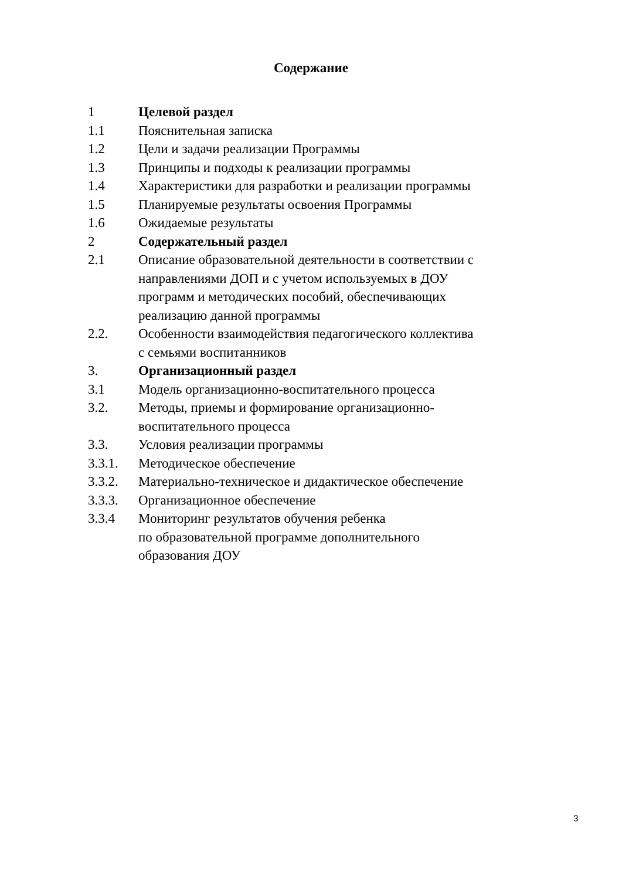Содержание
| 1 | Целевой раздел |
| 1.1 | Пояснительная записка |
| 1.2 | Цели и задачи реализации Программы |
| 1.3 | Принципы и подходы к реализации программы |
| 1.4 | Характеристики для разработки и реализации программы |
| 1.5 | Планируемые результаты освоения Программы |
| 1.6 | Ожидаемые результаты |
| 2 | Содержательный раздел |
| 2.1 | Описание образовательной деятельности в соответствии с направлениями ДОП и с учетом используемых в ДОУ программ и методических пособий, обеспечивающих реализацию данной программы |
| 2.2. | Особенности взаимодействия педагогического коллектива с семьями воспитанников |
| 3. | Организационный раздел |
| 3.1 | Модель организационно-воспитательного процесса |
| 3.2. | Методы, приемы и формирование организационно- воспитательного процесса |
| 3.3. | Условия реализации программы |
| 3.3.1. | Методическое обеспечение |
| 3.3.2. | Материально-техническое и дидактическое обеспечение |
| 3.3.3. | Организационное обеспечение |
| 3.3.4 | Мониторинг результатов обучения ребенка по образовательной программе дополнительного образования ДОУ |
3